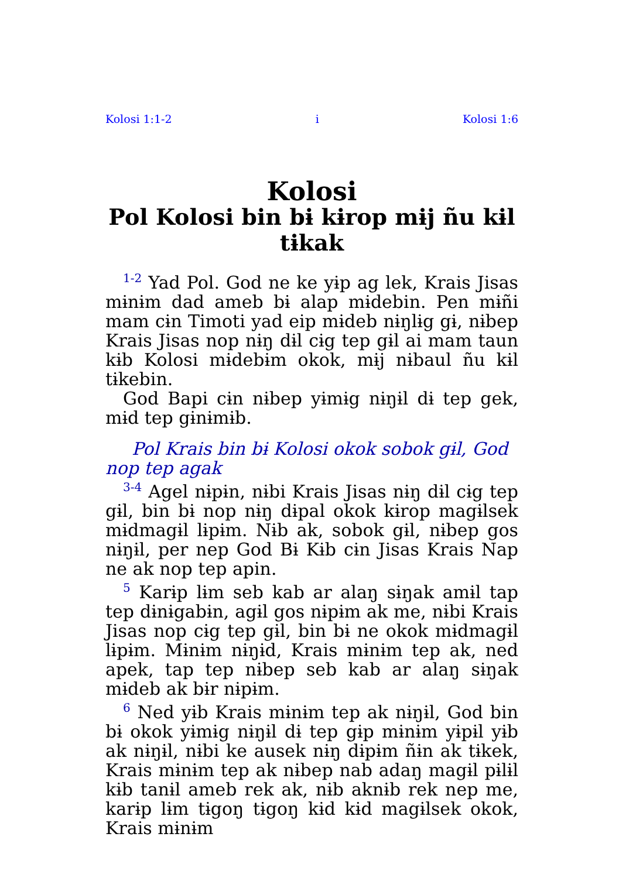Kolosi 1:1-2 i Kolosi 1:6
Kolosi
Pol Kolosi bin bɨ kɨrop mɨj ñu kɨl tɨkak
<sup>1-2</sup> Yad Pol. God ne ke yɨp ag lek, Krais Jisas mɨnɨm dad ameb bɨ alap mɨdebin. Pen mɨñi mam cɨn Timoti yad eip mɨdeb nɨŋlɨg gɨ, nɨbep Krais Jisas nop nɨŋ dɨl cɨg tep gɨl ai mam taun kɨb Kolosi mɨdebɨm okok, mɨj nɨbaul ñu kɨl tɨkebin.
God Bapi cɨn nɨbep yɨmɨg nɨŋɨl dɨ tep gek, mɨd tep gɨnɨmɨb.
Pol Krais bin bɨ Kolosi okok sobok gɨl, God nop tep agak
<sup>3-4</sup> Agel nɨpɨn, nɨbi Krais Jisas nɨŋ dɨl cɨg tep gɨl, bin bɨ nop nɨŋ dɨpal okok kɨrop magɨlsek mɨdmagɨl lɨpɨm. Nɨb ak, sobok gɨl, nɨbep gos nɨŋɨl, per nep God Bɨ Kɨb cɨn Jisas Krais Nap ne ak nop tep apin.
<sup>5</sup> Karɨp lɨm seb kab ar alaŋ sɨŋak amɨl tap tep dɨnɨgabɨn, agɨl gos nɨpɨm ak me, nɨbi Krais Jisas nop cɨg tep gɨl, bin bɨ ne okok mɨdmagɨl lɨpɨm. Mɨnɨm nɨŋɨd, Krais mɨnɨm tep ak, ned apek, tap tep nɨbep seb kab ar alaŋ sɨŋak mɨdeb ak bɨr nɨpɨm.
<sup>6</sup> Ned yɨb Krais mɨnɨm tep ak nɨŋɨl, God bin bɨ okok yɨmɨg nɨŋɨl dɨ tep gɨp mɨnɨm yɨpɨl yɨb ak nɨŋɨl, nɨbi ke ausek nɨŋ dɨpɨm ñɨn ak tɨkek, Krais mɨnɨm tep ak nɨbep nab adaŋ magɨl pɨlɨl kɨb tanɨl ameb rek ak, nɨb aknɨb rek nep me, karɨp lɨm tɨgoŋ tɨgoŋ kɨd kɨd magɨlsek okok, Krais mɨnɨm